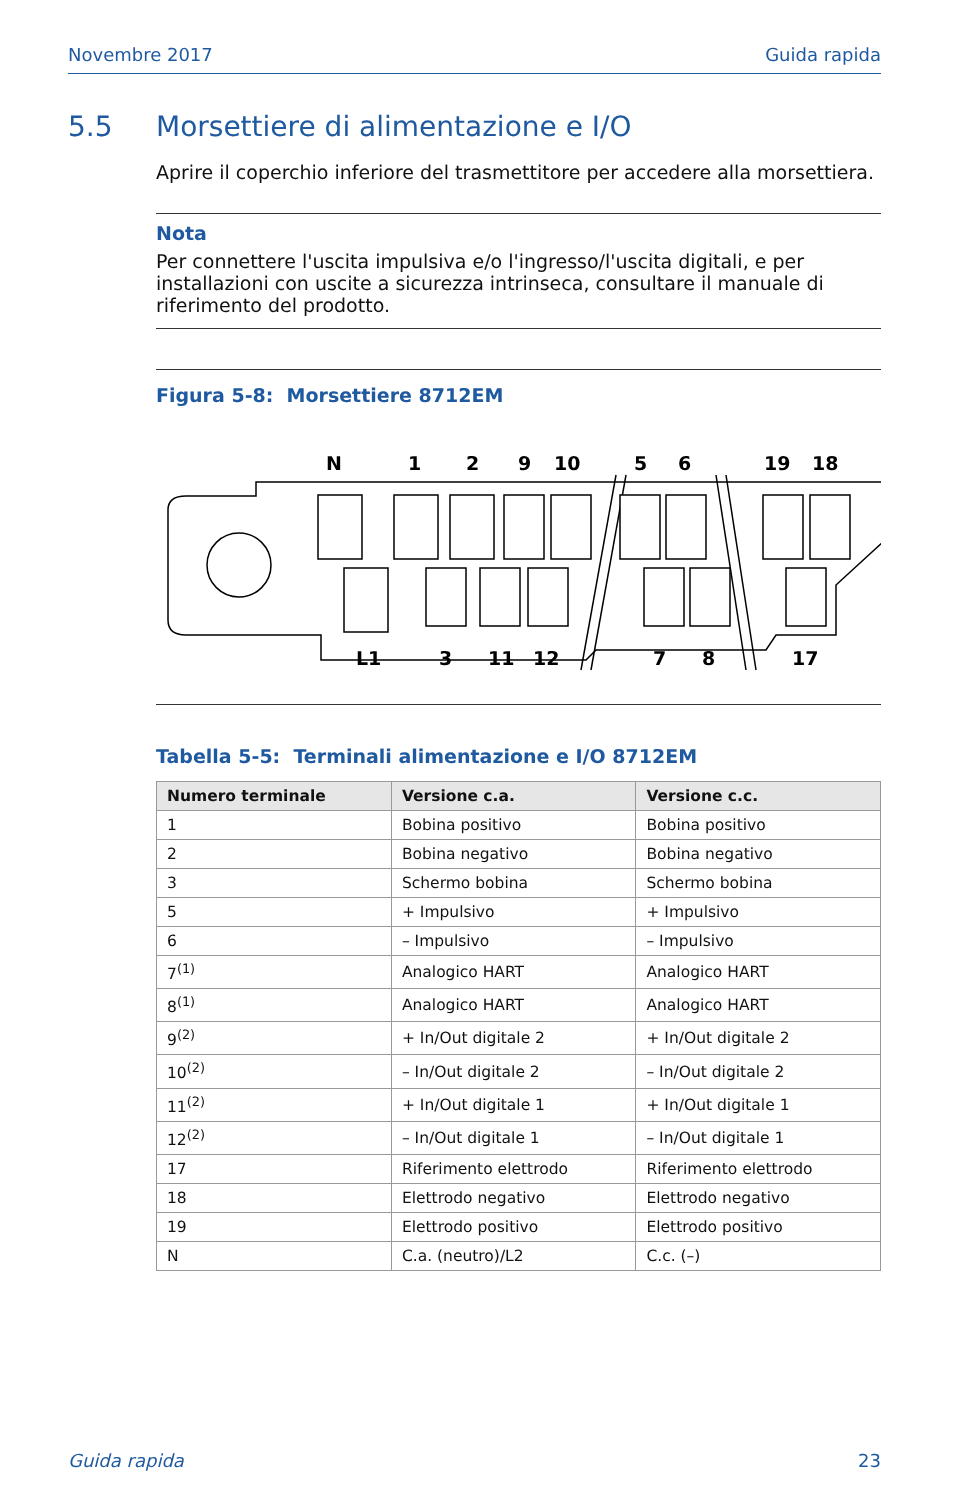Novembre 2017 Guida rapida
5.5 Morsettiere di alimentazione e I/O
Aprire il coperchio inferiore del trasmettitore per accedere alla morsettiera.
Nota
Per connettere l'uscita impulsiva e/o l'ingresso/l'uscita digitali, e per installazioni con uscite a sicurezza intrinseca, consultare il manuale di riferimento del prodotto.
Figura 5-8: Morsettiere 8712EM
N
1
2
9
10
5
6
19
18
L1
3
11
12
7
8
17
Tabella 5-5: Terminali alimentazione e I/O 8712EM
| Numero terminale | Versione c.a. | Versione c.c. |
| --- | --- | --- |
| 1 | Bobina positivo | Bobina positivo |
| 2 | Bobina negativo | Bobina negativo |
| 3 | Schermo bobina | Schermo bobina |
| 5 | + Impulsivo | + Impulsivo |
| 6 | – Impulsivo | – Impulsivo |
| 7<sup>(1)</sup> | Analogico HART | Analogico HART |
| 8<sup>(1)</sup> | Analogico HART | Analogico HART |
| 9<sup>(2)</sup> | + In/Out digitale 2 | + In/Out digitale 2 |
| 10<sup>(2)</sup> | – In/Out digitale 2 | – In/Out digitale 2 |
| 11<sup>(2)</sup> | + In/Out digitale 1 | + In/Out digitale 1 |
| 12<sup>(2)</sup> | – In/Out digitale 1 | – In/Out digitale 1 |
| 17 | Riferimento elettrodo | Riferimento elettrodo |
| 18 | Elettrodo negativo | Elettrodo negativo |
| 19 | Elettrodo positivo | Elettrodo positivo |
| N | C.a. (neutro)/L2 | C.c. (–) |
Guida rapida 23